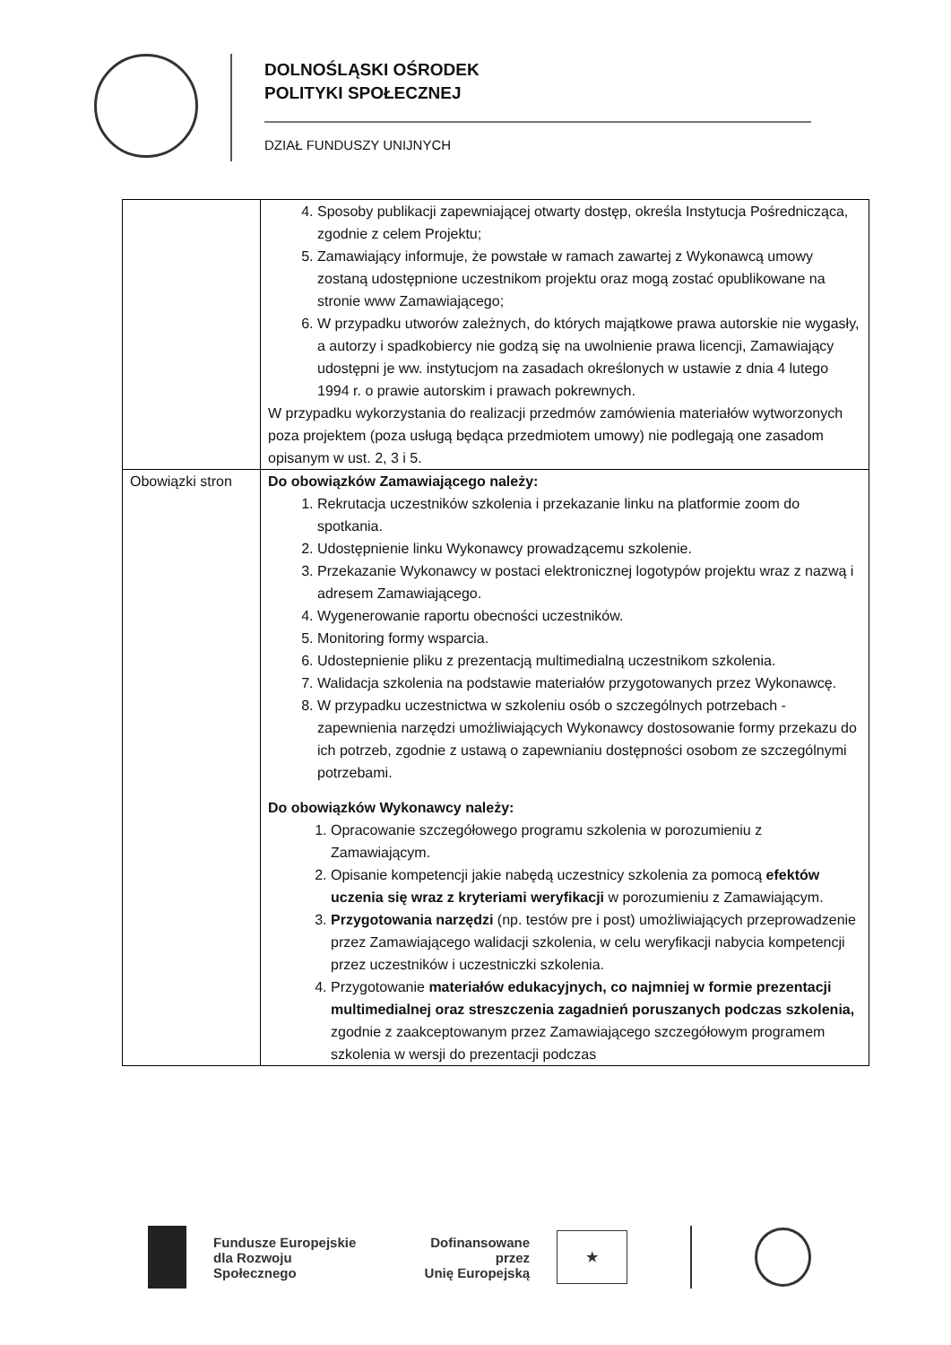DOLNOŚLĄSKI OŚRODEK
POLITYKI SPOŁECZNEJ
DZIAŁ FUNDUSZY UNIJNYCH
| | 4. Sposoby publikacji zapewniającej otwarty dostęp, określa Instytucja Pośrednicząca, zgodnie z celem Projektu; 5. Zamawiający informuje, że powstałe w ramach zawartej z Wykonawcą umowy zostaną udostępnione uczestnikom projektu oraz mogą zostać opublikowane na stronie www Zamawiającego; 6. W przypadku utworów zależnych, do których majątkowe prawa autorskie nie wygasły, a autorzy i spadkobiercy nie godzą się na uwolnienie prawa licencji, Zamawiający udostępni je ww. instytucjom na zasadach określonych w ustawie z dnia 4 lutego 1994 r. o prawie autorskim i prawach pokrewnych. W przypadku wykorzystania do realizacji przedmów zamówienia materiałów wytworzonych poza projektem (poza usługą będąca przedmiotem umowy) nie podlegają one zasadom opisanym w ust. 2, 3 i 5. |
| Obowiązki stron | Do obowiązków Zamawiającego należy: 1. Rekrutacja uczestników szkolenia i przekazanie linku na platformie zoom do spotkania. 2. Udostępnienie linku Wykonawcy prowadzącemu szkolenie. 3. Przekazanie Wykonawcy w postaci elektronicznej logotypów projektu wraz z nazwą i adresem Zamawiającego. 4. Wygenerowanie raportu obecności uczestników. 5. Monitoring formy wsparcia. 6. Udostepnienie pliku z prezentacją multimedialną uczestnikom szkolenia. 7. Walidacja szkolenia na podstawie materiałów przygotowanych przez Wykonawcę. 8. W przypadku uczestnictwa w szkoleniu osób o szczególnych potrzebach - zapewnienia narzędzi umożliwiających Wykonawcy dostosowanie formy przekazu do ich potrzeb, zgodnie z ustawą o zapewnianiu dostępności osobom ze szczególnymi potrzebami. Do obowiązków Wykonawcy należy: 1. Opracowanie szczegółowego programu szkolenia w porozumieniu z Zamawiającym. 2. Opisanie kompetencji jakie nabędą uczestnicy szkolenia za pomocą efektów uczenia się wraz z kryteriami weryfikacji w porozumieniu z Zamawiającym. 3. Przygotowania narzędzi (np. testów pre i post) umożliwiających przeprowadzenie przez Zamawiającego walidacji szkolenia, w celu weryfikacji nabycia kompetencji przez uczestników i uczestniczki szkolenia. 4. Przygotowanie materiałów edukacyjnych, co najmniej w formie prezentacji multimedialnej oraz streszczenia zagadnień poruszanych podczas szkolenia, zgodnie z zaakceptowanym przez Zamawiającego szczegółowym programem szkolenia w wersji do prezentacji podczas |
Fundusze Europejskie
dla Rozwoju Społecznego
Dofinansowane przez
Unię Europejską
★